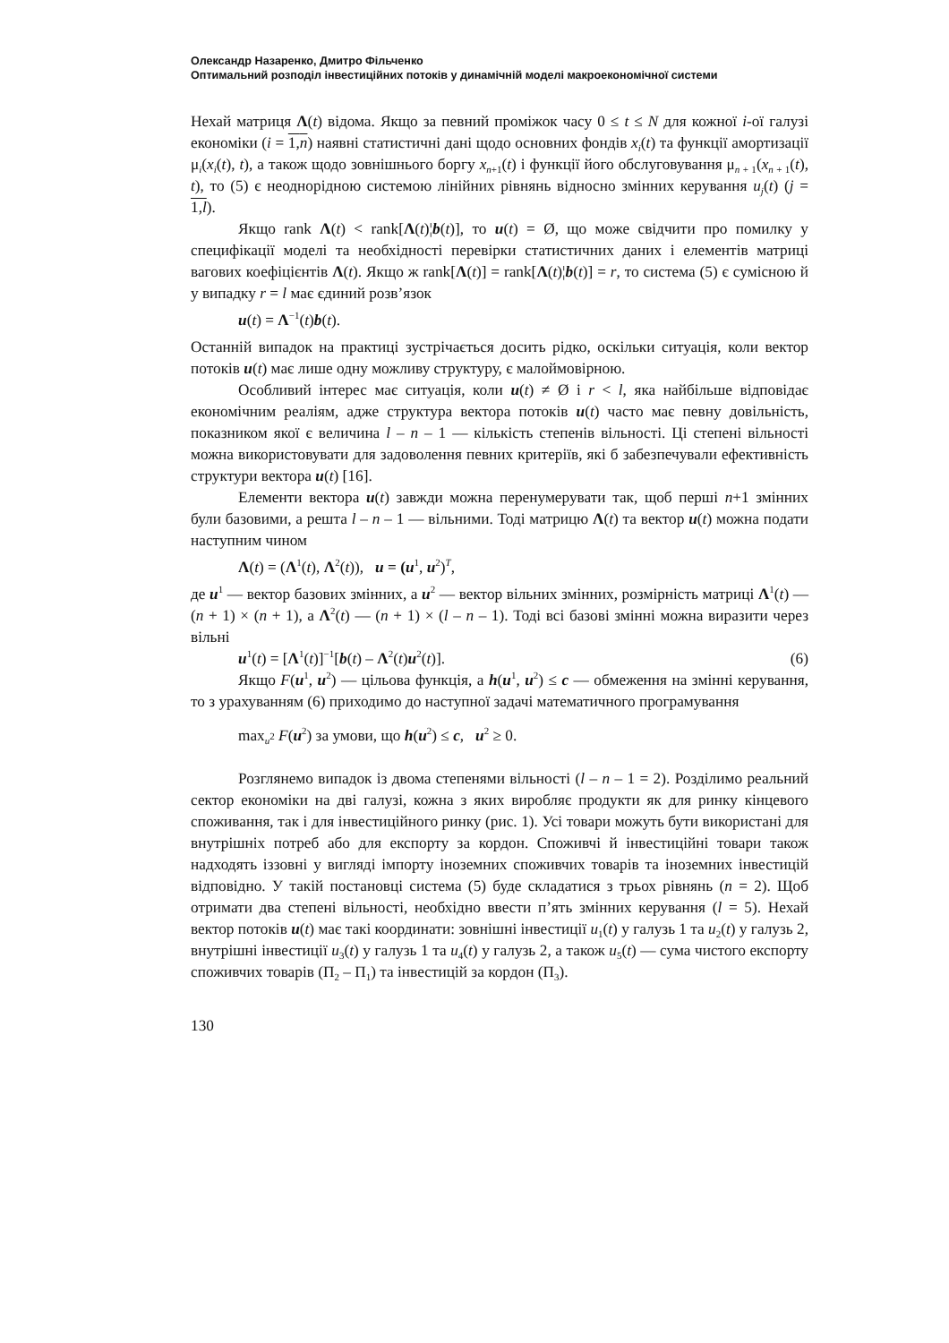Олександр Назаренко, Дмитро Фільченко
Оптимальний розподіл інвестиційних потоків у динамічній моделі макроекономічної системи
Нехай матриця Λ(t) відома. Якщо за певний проміжок часу 0 ≤ t ≤ N для кожної i-ої галузі економіки (i = 1,n) наявні статистичні дані щодо основних фондів x<sub>i</sub>(t) та функції амортизації μ<sub>i</sub>(x<sub>i</sub>(t), t), а також щодо зовнішнього боргу x<sub>n+1</sub>(t) і функції його обслуговування μ<sub>n + 1</sub>(x<sub>n + 1</sub>(t), t), то (5) є неоднорідною системою лінійних рівнянь відносно змінних керування u<sub>j</sub>(t) (j = 1,l).
Якщо rank Λ(t) < rank[Λ(t)¦b(t)], то u(t) = Ø, що може свідчити про помилку у специфікації моделі та необхідності перевірки статистичних даних і елементів матриці вагових коефіцієнтів Λ(t). Якщо ж rank[Λ(t)] = rank[Λ(t)¦b(t)] = r, то система (5) є сумісною й у випадку r = l має єдиний розв’язок
u(t) = Λ<sup>−1</sup>(t)b(t).
Останній випадок на практиці зустрічається досить рідко, оскільки ситуація, коли вектор потоків u(t) має лише одну можливу структуру, є малоймовірною.
Особливий інтерес має ситуація, коли u(t) ≠ Ø і r < l, яка найбільше відповідає економічним реаліям, адже структура вектора потоків u(t) часто має певну довільність, показником якої є величина l – n – 1 — кількість степенів вільності. Ці степені вільності можна використовувати для задоволення певних критеріїв, які б забезпечували ефективність структури вектора u(t) [16].
Елементи вектора u(t) завжди можна перенумерувати так, щоб перші n+1 змінних були базовими, а решта l – n – 1 — вільними. Тоді матрицю Λ(t) та вектор u(t) можна подати наступним чином
Λ(t) = (Λ<sup>1</sup>(t), Λ<sup>2</sup>(t)), u = (u<sup>1</sup>, u<sup>2</sup>)<sup>T</sup>,
де u<sup>1</sup> — вектор базових змінних, а u<sup>2</sup> — вектор вільних змінних, розмірність матриці Λ<sup>1</sup>(t) — (n + 1) × (n + 1), а Λ<sup>2</sup>(t) — (n + 1) × (l – n – 1). Тоді всі базові змінні можна виразити через вільні
u<sup>1</sup>(t) = [Λ<sup>1</sup>(t)]<sup>−1</sup>[b(t) – Λ<sup>2</sup>(t)u<sup>2</sup>(t)]. (6)
Якщо F(u<sup>1</sup>, u<sup>2</sup>) — цільова функція, а h(u<sup>1</sup>, u<sup>2</sup>) ≤ c — обмеження на змінні керування, то з урахуванням (6) приходимо до наступної задачі математичного програмування
max<sub>u<sup>2</sup></sub> F(u<sup>2</sup>) за умови, що h(u<sup>2</sup>) ≤ c, u<sup>2</sup> ≥ 0.
Розглянемо випадок із двома степенями вільності (l – n – 1 = 2). Розділимо реальний сектор економіки на дві галузі, кожна з яких виробляє продукти як для ринку кінцевого споживання, так і для інвестиційного ринку (рис. 1). Усі товари можуть бути використані для внутрішніх потреб або для експорту за кордон. Споживчі й інвестиційні товари також надходять іззовні у вигляді імпорту іноземних споживчих товарів та іноземних інвестицій відповідно. У такій постановці система (5) буде складатися з трьох рівнянь (n = 2). Щоб отримати два степені вільності, необхідно ввести п’ять змінних керування (l = 5). Нехай вектор потоків u(t) має такі координати: зовнішні інвестиції u<sub>1</sub>(t) у галузь 1 та u<sub>2</sub>(t) у галузь 2, внутрішні інвестиції u<sub>3</sub>(t) у галузь 1 та u<sub>4</sub>(t) у галузь 2, а також u<sub>5</sub>(t) — сума чистого експорту споживчих товарів (П<sub>2</sub> – П<sub>1</sub>) та інвестицій за кордон (П<sub>3</sub>).
130